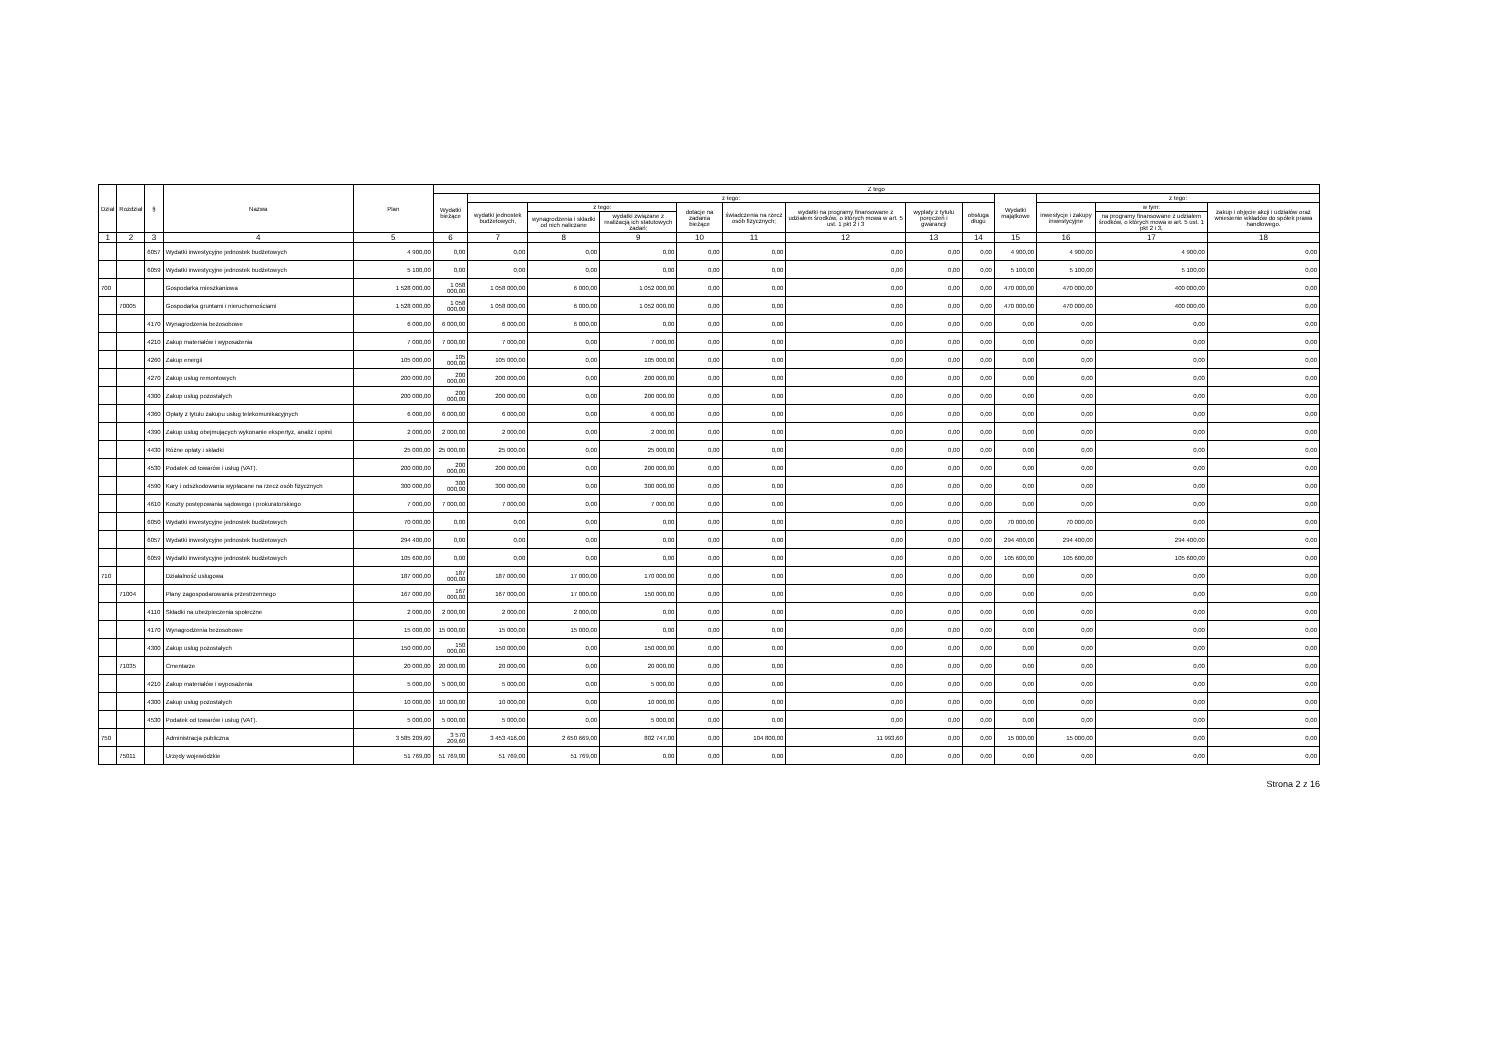| Dział | Rozdział | § | Nazwa | Plan | Z tego | | | | | | | | | | | | |
| --- | --- | --- | --- | --- | --- | --- | --- | --- | --- | --- | --- | --- | --- | --- | --- | --- | --- |
| | | | | | Wydatki bieżące | z tego: | | | | | | | | Wydatki majątkowe | z tego: | | |
| | | | | | | wydatki jednostek budżetowych, | z tego: | | dotacje na zadania bieżące | świadczenia na rzecz osób fizycznych; | wydatki na programy finansowane z udziałem środków, o których mowa w art. 5 ust. 1 pkt 2 i 3 | wypłaty z tytułu poręczeń i gwarancji | obsługa długu | | inwestycje i zakupy inwestycyjne | w tym: | zakup i objęcie akcji i udziałów oraz wniesienie wkładów do spółek prawa handlowego. |
| | | | | | | | wynagrodzenia i składki od nich naliczane | wydatki związane z realizacją ich statutowych zadań; | | | | | | | | na programy finansowane z udziałem środków, o których mowa w art. 5 ust. 1 pkt 2 i 3, | |
| 1 | 2 | 3 | 4 | 5 | 6 | 7 | 8 | 9 | 10 | 11 | 12 | 13 | 14 | 15 | 16 | 17 | 18 |
| | | 6057 | Wydatki inwestycyjne jednostek budżetowych | 4 900,00 | 0,00 | 0,00 | 0,00 | 0,00 | 0,00 | 0,00 | 0,00 | 0,00 | 0,00 | 4 900,00 | 4 900,00 | 4 900,00 | 0,00 |
| | | 6059 | Wydatki inwestycyjne jednostek budżetowych | 5 100,00 | 0,00 | 0,00 | 0,00 | 0,00 | 0,00 | 0,00 | 0,00 | 0,00 | 0,00 | 5 100,00 | 5 100,00 | 5 100,00 | 0,00 |
| 700 | | | Gospodarka mieszkaniowa | 1 528 000,00 | 1 058 000,00 | 1 058 000,00 | 6 000,00 | 1 052 000,00 | 0,00 | 0,00 | 0,00 | 0,00 | 0,00 | 470 000,00 | 470 000,00 | 400 000,00 | 0,00 |
| | 70005 | | Gospodarka gruntami i nieruchomościami | 1 528 000,00 | 1 058 000,00 | 1 058 000,00 | 6 000,00 | 1 052 000,00 | 0,00 | 0,00 | 0,00 | 0,00 | 0,00 | 470 000,00 | 470 000,00 | 400 000,00 | 0,00 |
| | | 4170 | Wynagrodzenia bezosobowe | 6 000,00 | 6 000,00 | 6 000,00 | 6 000,00 | 0,00 | 0,00 | 0,00 | 0,00 | 0,00 | 0,00 | 0,00 | 0,00 | 0,00 | 0,00 |
| | | 4210 | Zakup materiałów i wyposażenia | 7 000,00 | 7 000,00 | 7 000,00 | 0,00 | 7 000,00 | 0,00 | 0,00 | 0,00 | 0,00 | 0,00 | 0,00 | 0,00 | 0,00 | 0,00 |
| | | 4260 | Zakup energii | 105 000,00 | 105 000,00 | 105 000,00 | 0,00 | 105 000,00 | 0,00 | 0,00 | 0,00 | 0,00 | 0,00 | 0,00 | 0,00 | 0,00 | 0,00 |
| | | 4270 | Zakup usług remontowych | 200 000,00 | 200 000,00 | 200 000,00 | 0,00 | 200 000,00 | 0,00 | 0,00 | 0,00 | 0,00 | 0,00 | 0,00 | 0,00 | 0,00 | 0,00 |
| | | 4300 | Zakup usług pozostałych | 200 000,00 | 200 000,00 | 200 000,00 | 0,00 | 200 000,00 | 0,00 | 0,00 | 0,00 | 0,00 | 0,00 | 0,00 | 0,00 | 0,00 | 0,00 |
| | | 4360 | Opłaty z tytułu zakupu usług telekomunikacyjnych | 6 000,00 | 6 000,00 | 6 000,00 | 0,00 | 6 000,00 | 0,00 | 0,00 | 0,00 | 0,00 | 0,00 | 0,00 | 0,00 | 0,00 | 0,00 |
| | | 4390 | Zakup usług obejmujących wykonanie ekspertyz, analiz i opinii | 2 000,00 | 2 000,00 | 2 000,00 | 0,00 | 2 000,00 | 0,00 | 0,00 | 0,00 | 0,00 | 0,00 | 0,00 | 0,00 | 0,00 | 0,00 |
| | | 4430 | Różne opłaty i składki | 25 000,00 | 25 000,00 | 25 000,00 | 0,00 | 25 000,00 | 0,00 | 0,00 | 0,00 | 0,00 | 0,00 | 0,00 | 0,00 | 0,00 | 0,00 |
| | | 4530 | Podatek od towarów i usług (VAT). | 200 000,00 | 200 000,00 | 200 000,00 | 0,00 | 200 000,00 | 0,00 | 0,00 | 0,00 | 0,00 | 0,00 | 0,00 | 0,00 | 0,00 | 0,00 |
| | | 4590 | Kary i odszkodowania wypłacane na rzecz osób fizycznych | 300 000,00 | 300 000,00 | 300 000,00 | 0,00 | 300 000,00 | 0,00 | 0,00 | 0,00 | 0,00 | 0,00 | 0,00 | 0,00 | 0,00 | 0,00 |
| | | 4610 | Koszty postępowania sądowego i prokuratorskiego | 7 000,00 | 7 000,00 | 7 000,00 | 0,00 | 7 000,00 | 0,00 | 0,00 | 0,00 | 0,00 | 0,00 | 0,00 | 0,00 | 0,00 | 0,00 |
| | | 6050 | Wydatki inwestycyjne jednostek budżetowych | 70 000,00 | 0,00 | 0,00 | 0,00 | 0,00 | 0,00 | 0,00 | 0,00 | 0,00 | 0,00 | 70 000,00 | 70 000,00 | 0,00 | 0,00 |
| | | 6057 | Wydatki inwestycyjne jednostek budżetowych | 294 400,00 | 0,00 | 0,00 | 0,00 | 0,00 | 0,00 | 0,00 | 0,00 | 0,00 | 0,00 | 294 400,00 | 294 400,00 | 294 400,00 | 0,00 |
| | | 6059 | Wydatki inwestycyjne jednostek budżetowych | 105 600,00 | 0,00 | 0,00 | 0,00 | 0,00 | 0,00 | 0,00 | 0,00 | 0,00 | 0,00 | 105 600,00 | 105 600,00 | 105 600,00 | 0,00 |
| 710 | | | Działalność usługowa | 187 000,00 | 187 000,00 | 187 000,00 | 17 000,00 | 170 000,00 | 0,00 | 0,00 | 0,00 | 0,00 | 0,00 | 0,00 | 0,00 | 0,00 | 0,00 |
| | 71004 | | Plany zagospodarowania przestrzennego | 167 000,00 | 167 000,00 | 167 000,00 | 17 000,00 | 150 000,00 | 0,00 | 0,00 | 0,00 | 0,00 | 0,00 | 0,00 | 0,00 | 0,00 | 0,00 |
| | | 4110 | Składki na ubezpieczenia społeczne | 2 000,00 | 2 000,00 | 2 000,00 | 2 000,00 | 0,00 | 0,00 | 0,00 | 0,00 | 0,00 | 0,00 | 0,00 | 0,00 | 0,00 | 0,00 |
| | | 4170 | Wynagrodzenia bezosobowe | 15 000,00 | 15 000,00 | 15 000,00 | 15 000,00 | 0,00 | 0,00 | 0,00 | 0,00 | 0,00 | 0,00 | 0,00 | 0,00 | 0,00 | 0,00 |
| | | 4300 | Zakup usług pozostałych | 150 000,00 | 150 000,00 | 150 000,00 | 0,00 | 150 000,00 | 0,00 | 0,00 | 0,00 | 0,00 | 0,00 | 0,00 | 0,00 | 0,00 | 0,00 |
| | 71035 | | Cmentarze | 20 000,00 | 20 000,00 | 20 000,00 | 0,00 | 20 000,00 | 0,00 | 0,00 | 0,00 | 0,00 | 0,00 | 0,00 | 0,00 | 0,00 | 0,00 |
| | | 4210 | Zakup materiałów i wyposażenia | 5 000,00 | 5 000,00 | 5 000,00 | 0,00 | 5 000,00 | 0,00 | 0,00 | 0,00 | 0,00 | 0,00 | 0,00 | 0,00 | 0,00 | 0,00 |
| | | 4300 | Zakup usług pozostałych | 10 000,00 | 10 000,00 | 10 000,00 | 0,00 | 10 000,00 | 0,00 | 0,00 | 0,00 | 0,00 | 0,00 | 0,00 | 0,00 | 0,00 | 0,00 |
| | | 4530 | Podatek od towarów i usług (VAT). | 5 000,00 | 5 000,00 | 5 000,00 | 0,00 | 5 000,00 | 0,00 | 0,00 | 0,00 | 0,00 | 0,00 | 0,00 | 0,00 | 0,00 | 0,00 |
| 750 | | | Administracja publiczna | 3 585 209,60 | 3 570 209,60 | 3 453 416,00 | 2 650 669,00 | 802 747,00 | 0,00 | 104 800,00 | 11 993,60 | 0,00 | 0,00 | 15 000,00 | 15 000,00 | 0,00 | 0,00 |
| | 75011 | | Urzędy wojewódzkie | 51 769,00 | 51 769,00 | 51 769,00 | 51 769,00 | 0,00 | 0,00 | 0,00 | 0,00 | 0,00 | 0,00 | 0,00 | 0,00 | 0,00 | 0,00 |
Strona 2 z 16